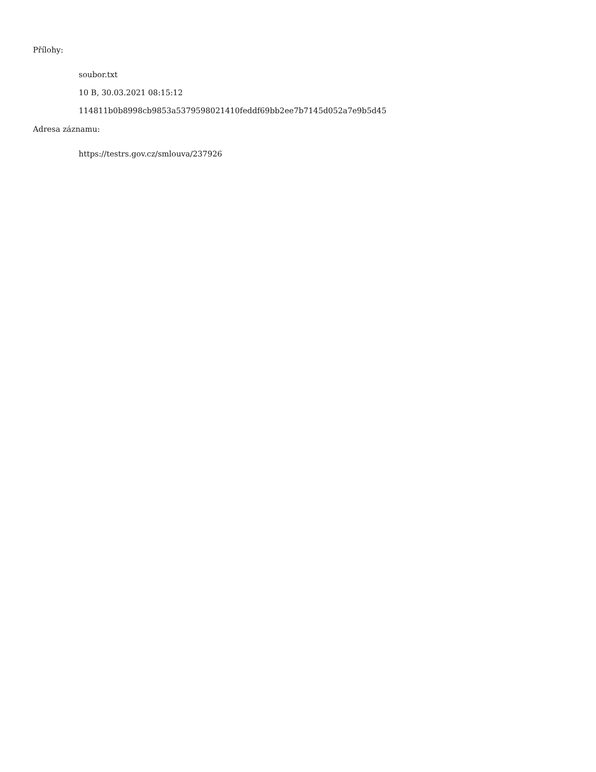Přílohy:
soubor.txt
10 B, 30.03.2021 08:15:12
114811b0b8998cb9853a5379598021410feddf69bb2ee7b7145d052a7e9b5d45
Adresa záznamu:
https://testrs.gov.cz/smlouva/237926